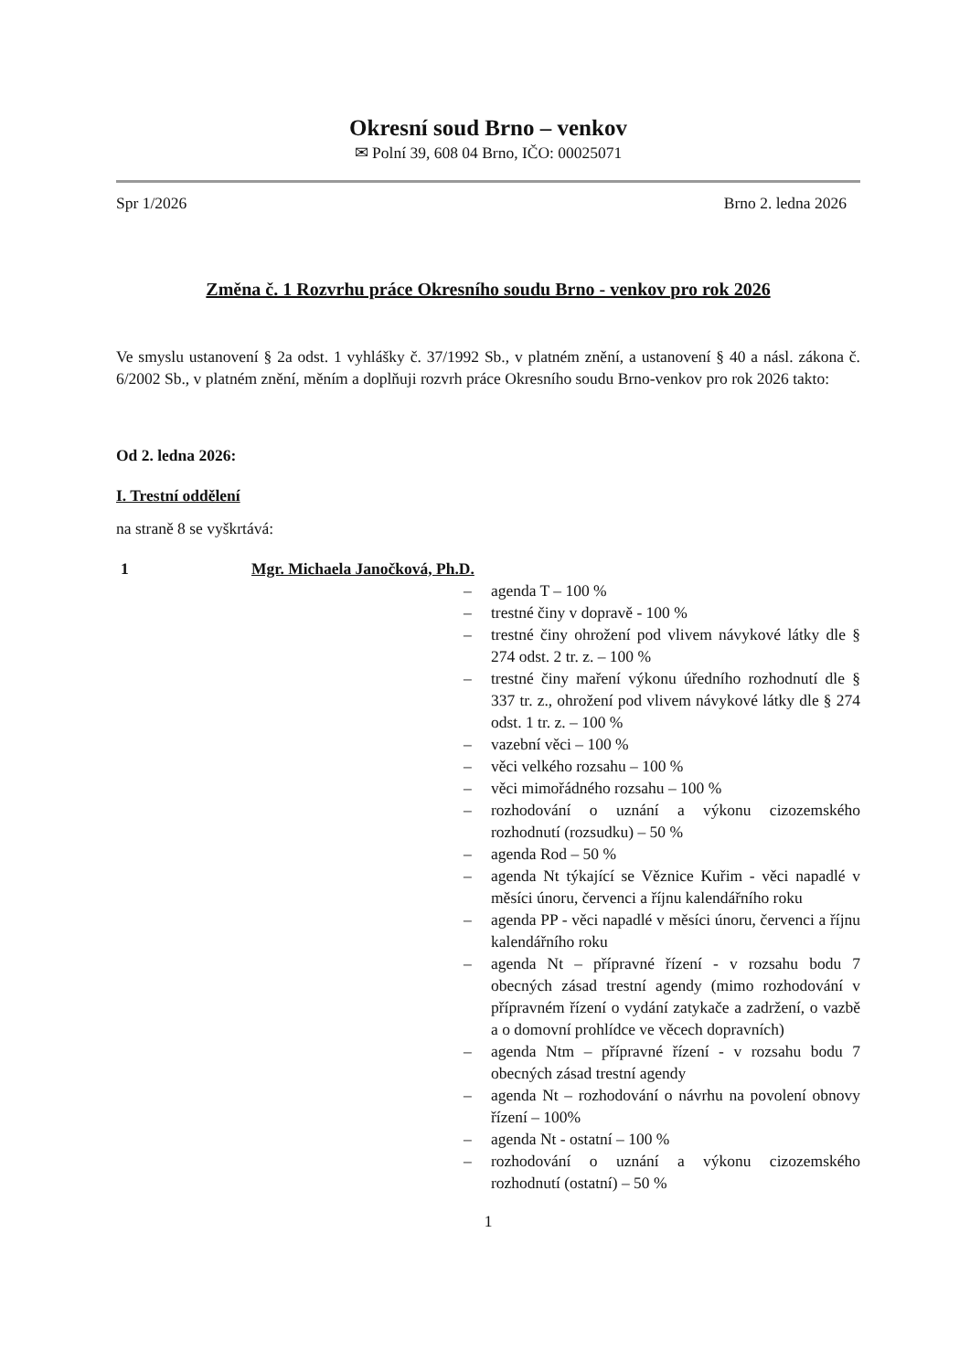Okresní soud Brno – venkov
✉ Polní 39, 608 04 Brno, IČO: 00025071
Spr 1/2026 Brno 2. ledna 2026
Změna č. 1 Rozvrhu práce Okresního soudu Brno - venkov pro rok 2026
Ve smyslu ustanovení § 2a odst. 1 vyhlášky č. 37/1992 Sb., v platném znění, a ustanovení § 40 a násl. zákona č. 6/2002 Sb., v platném znění, měním a doplňuji rozvrh práce Okresního soudu Brno-venkov pro rok 2026 takto:
Od 2. ledna 2026:
I. Trestní oddělení
na straně 8 se vyškrtává:
1 Mgr. Michaela Janočková, Ph.D.
– agenda T – 100 %
– trestné činy v dopravě - 100 %
– trestné činy ohrožení pod vlivem návykové látky dle § 274 odst. 2 tr. z. – 100 %
– trestné činy maření výkonu úředního rozhodnutí dle § 337 tr. z., ohrožení pod vlivem návykové látky dle § 274 odst. 1 tr. z. – 100 %
– vazební věci – 100 %
– věci velkého rozsahu – 100 %
– věci mimořádného rozsahu – 100 %
– rozhodování o uznání a výkonu cizozemského rozhodnutí (rozsudku) – 50 %
– agenda Rod – 50 %
– agenda Nt týkající se Věznice Kuřim - věci napadlé v měsíci únoru, červenci a říjnu kalendářního roku
– agenda PP - věci napadlé v měsíci únoru, červenci a říjnu kalendářního roku
– agenda Nt – přípravné řízení - v rozsahu bodu 7 obecných zásad trestní agendy (mimo rozhodování v přípravném řízení o vydání zatykače a zadržení, o vazbě a o domovní prohlídce ve věcech dopravních)
– agenda Ntm – přípravné řízení - v rozsahu bodu 7 obecných zásad trestní agendy
– agenda Nt – rozhodování o návrhu na povolení obnovy řízení – 100%
– agenda Nt - ostatní – 100 %
– rozhodování o uznání a výkonu cizozemského rozhodnutí (ostatní) – 50 %
1